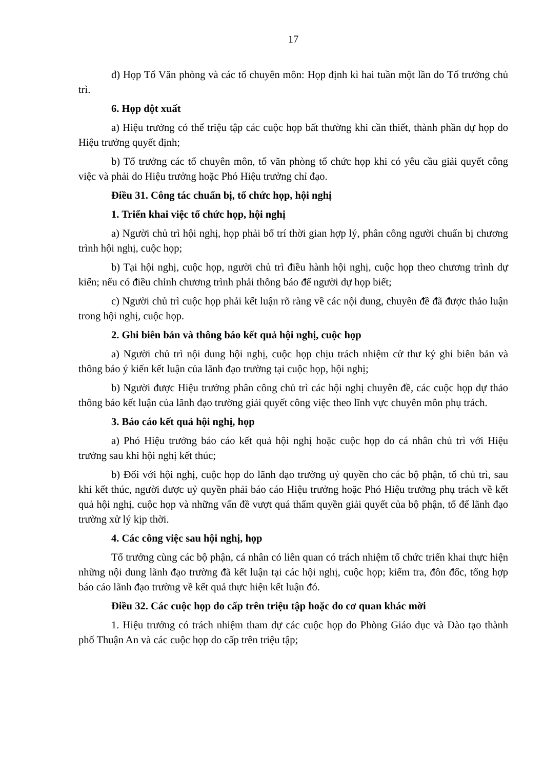17
đ) Họp Tổ Văn phòng và các tổ chuyên môn: Họp định kì hai tuần một lần do Tổ trưởng chủ trì.
6. Họp đột xuất
a) Hiệu trưởng có thể triệu tập các cuộc họp bất thường khi cần thiết, thành phần dự họp do Hiệu trưởng quyết định;
b) Tổ trưởng các tổ chuyên môn, tổ văn phòng tổ chức họp khi có yêu cầu giải quyết công việc và phải do Hiệu trưởng hoặc Phó Hiệu trưởng chỉ đạo.
Điều 31. Công tác chuẩn bị, tổ chức họp, hội nghị
1. Triển khai việc tổ chức họp, hội nghị
a) Người chủ trì hội nghị, họp phải bố trí thời gian hợp lý, phân công người chuẩn bị chương trình hội nghị, cuộc họp;
b) Tại hội nghị, cuộc họp, người chủ trì điều hành hội nghị, cuộc họp theo chương trình dự kiến; nếu có điều chỉnh chương trình phải thông báo để người dự họp biết;
c) Người chủ trì cuộc họp phải kết luận rõ ràng về các nội dung, chuyên đề đã được thảo luận trong hội nghị, cuộc họp.
2. Ghi biên bản và thông báo kết quả hội nghị, cuộc họp
a) Người chủ trì nội dung hội nghị, cuộc họp chịu trách nhiệm cử thư ký ghi biên bản và thông báo ý kiến kết luận của lãnh đạo trường tại cuộc họp, hội nghị;
b) Người được Hiệu trưởng phân công chủ trì các hội nghị chuyên đề, các cuộc họp dự thảo thông báo kết luận của lãnh đạo trường giải quyết công việc theo lĩnh vực chuyên môn phụ trách.
3. Báo cáo kết quả hội nghị, họp
a) Phó Hiệu trưởng báo cáo kết quả hội nghị hoặc cuộc họp do cá nhân chủ trì với Hiệu trưởng sau khi hội nghị kết thúc;
b) Đối với hội nghị, cuộc họp do lãnh đạo trường uỷ quyền cho các bộ phận, tổ chủ trì, sau khi kết thúc, người được uỷ quyền phải báo cáo Hiệu trưởng hoặc Phó Hiệu trưởng phụ trách về kết quả hội nghị, cuộc họp và những vấn đề vượt quá thẩm quyền giải quyết của bộ phận, tổ để lãnh đạo trường xử lý kịp thời.
4. Các công việc sau hội nghị, họp
Tổ trưởng cùng các bộ phận, cá nhân có liên quan có trách nhiệm tổ chức triển khai thực hiện những nội dung lãnh đạo trường đã kết luận tại các hội nghị, cuộc họp; kiểm tra, đôn đốc, tổng hợp báo cáo lãnh đạo trường về kết quả thực hiện kết luận đó.
Điều 32. Các cuộc họp do cấp trên triệu tập hoặc do cơ quan khác mời
1. Hiệu trưởng có trách nhiệm tham dự các cuộc họp do Phòng Giáo dục và Đào tạo thành phố Thuận An và các cuộc họp do cấp trên triệu tập;